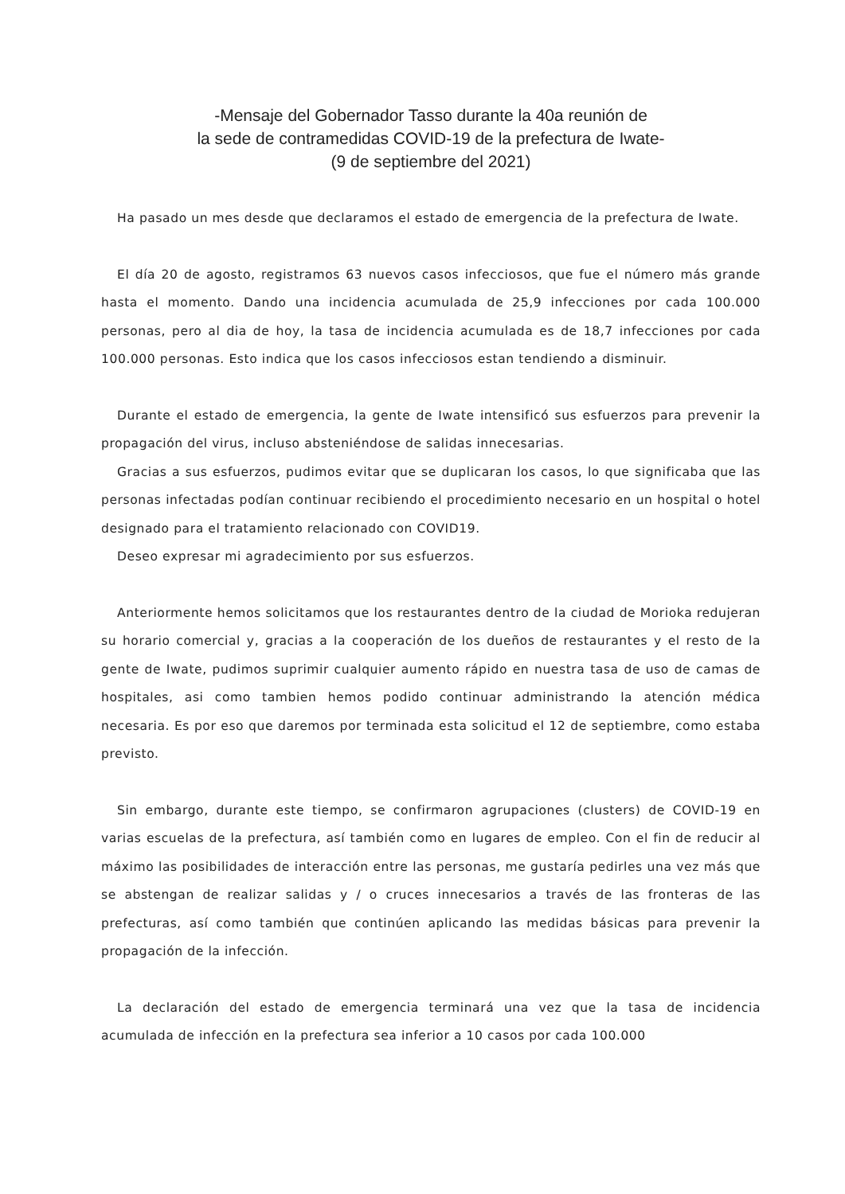-Mensaje del Gobernador Tasso durante la 40a reunión de
la sede de contramedidas COVID-19 de la prefectura de Iwate-
(9 de septiembre del 2021)
Ha pasado un mes desde que declaramos el estado de emergencia de la prefectura de Iwate.
El día 20 de agosto, registramos 63 nuevos casos infecciosos, que fue el número más grande hasta el momento. Dando una incidencia acumulada de 25,9 infecciones por cada 100.000 personas, pero al dia de hoy, la tasa de incidencia acumulada es de 18,7 infecciones por cada 100.000 personas. Esto indica que los casos infecciosos estan tendiendo a disminuir.
Durante el estado de emergencia, la gente de Iwate intensificó sus esfuerzos para prevenir la propagación del virus, incluso absteniéndose de salidas innecesarias.
Gracias a sus esfuerzos, pudimos evitar que se duplicaran los casos, lo que significaba que las personas infectadas podían continuar recibiendo el procedimiento necesario en un hospital o hotel designado para el tratamiento relacionado con COVID19.
Deseo expresar mi agradecimiento por sus esfuerzos.
Anteriormente hemos solicitamos que los restaurantes dentro de la ciudad de Morioka redujeran su horario comercial y, gracias a la cooperación de los dueños de restaurantes y el resto de la gente de Iwate, pudimos suprimir cualquier aumento rápido en nuestra tasa de uso de camas de hospitales, asi como tambien hemos podido continuar administrando la atención médica necesaria. Es por eso que daremos por terminada esta solicitud el 12 de septiembre, como estaba previsto.
Sin embargo, durante este tiempo, se confirmaron agrupaciones (clusters) de COVID-19 en varias escuelas de la prefectura, así también como en lugares de empleo. Con el fin de reducir al máximo las posibilidades de interacción entre las personas, me gustaría pedirles una vez más que se abstengan de realizar salidas y / o cruces innecesarios a través de las fronteras de las prefecturas, así como también que continúen aplicando las medidas básicas para prevenir la propagación de la infección.
La declaración del estado de emergencia terminará una vez que la tasa de incidencia acumulada de infección en la prefectura sea inferior a 10 casos por cada 100.000